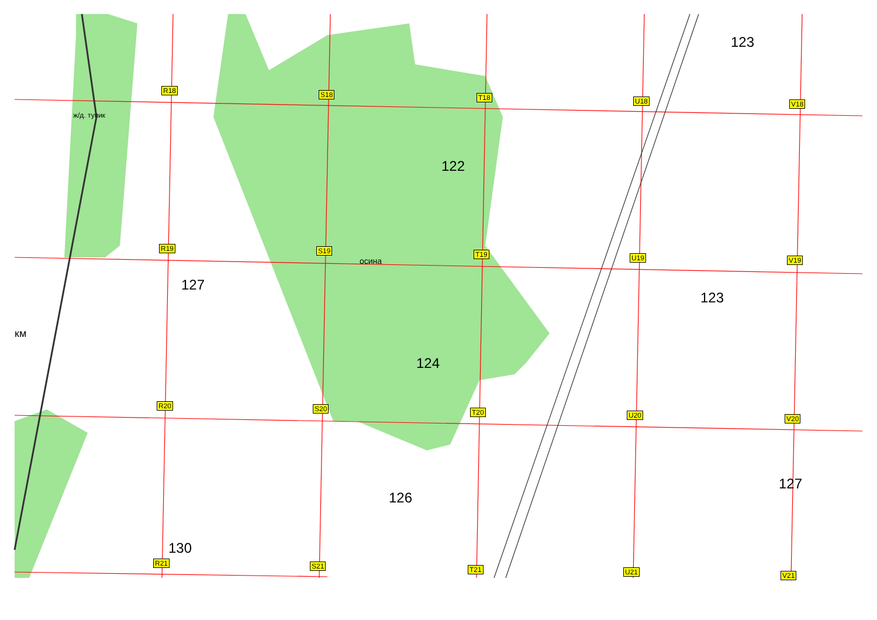R18 S18 T18 U18 V18
ж/д. тупик
122
123
R19 S19
осина
T19 U19 V19
127
123
км
124
R20 S20 T20 U20 V20
127
126
130
R21 S21 T21 U21 V21